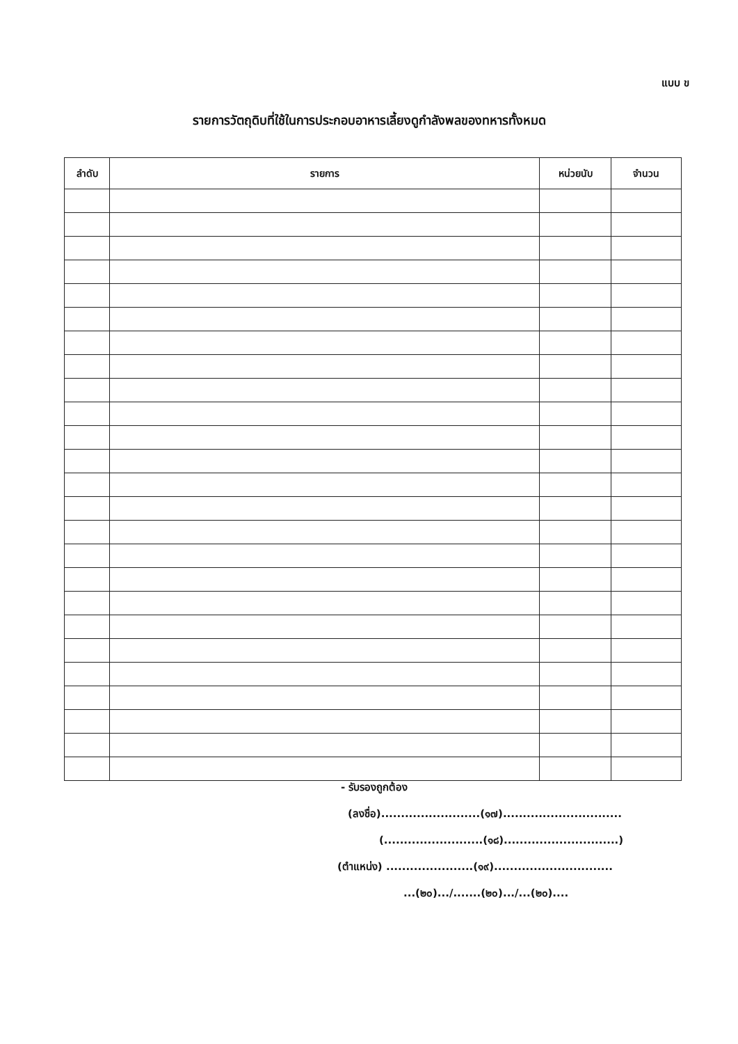แบบ ข
รายการวัตถุดิบที่ใช้ในการประกอบอาหารเลี้ยงดูกำลังพลของทหารทั้งหมด
| ลำดับ | รายการ | หน่วยนับ | จำนวน |
| --- | --- | --- | --- |
- รับรองถูกต้อง
(ลงชื่อ).........................(๑๗)..............................
(.........................(๑๘).............................)
(ตำแหน่ง) ......................(๑๙)..............................
...(๒๐).../.......(๒๐).../...(๒๐)....